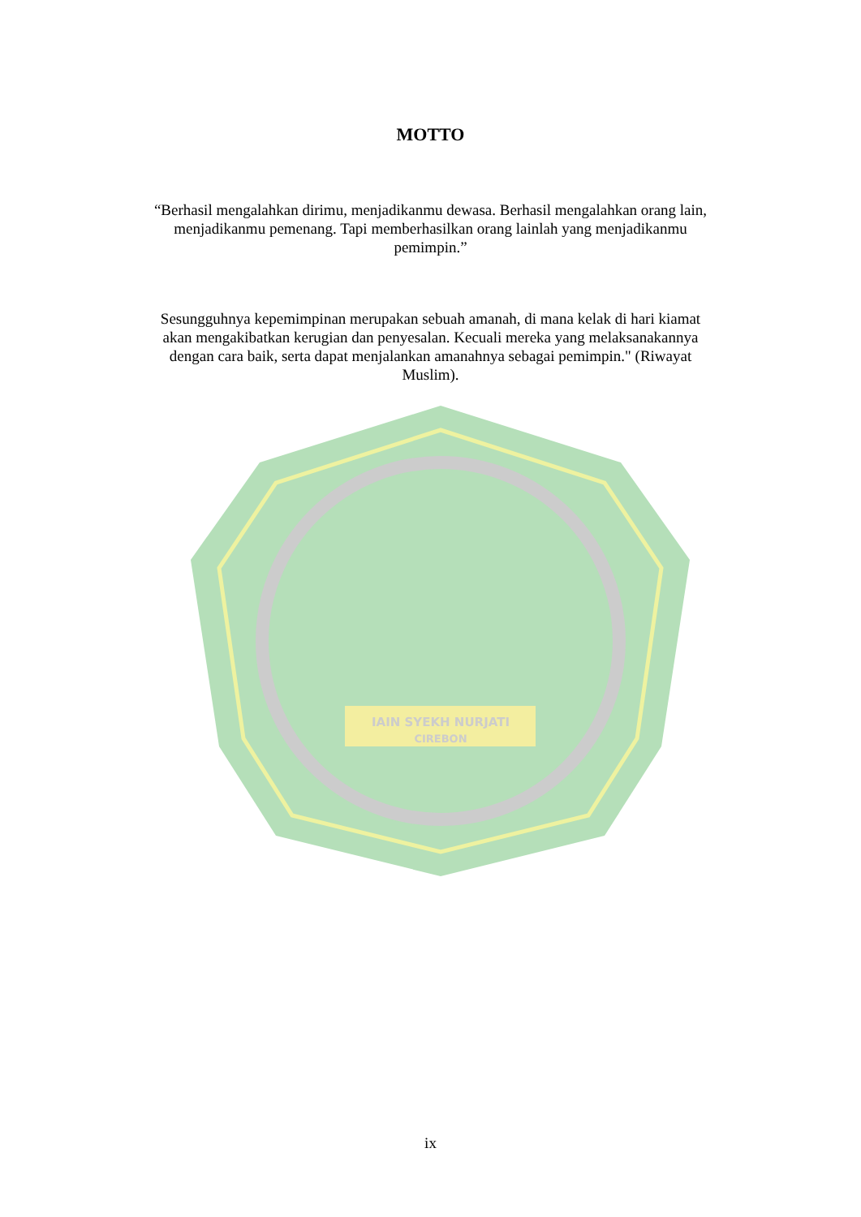IAIN SYEKH NURJATI
CIREBON
MOTTO
“Berhasil mengalahkan dirimu, menjadikanmu dewasa. Berhasil mengalahkan orang lain, menjadikanmu pemenang. Tapi memberhasilkan orang lainlah yang menjadikanmu pemimpin.”
Sesungguhnya kepemimpinan merupakan sebuah amanah, di mana kelak di hari kiamat akan mengakibatkan kerugian dan penyesalan. Kecuali mereka yang melaksanakannya dengan cara baik, serta dapat menjalankan amanahnya sebagai pemimpin." (Riwayat Muslim).
ix